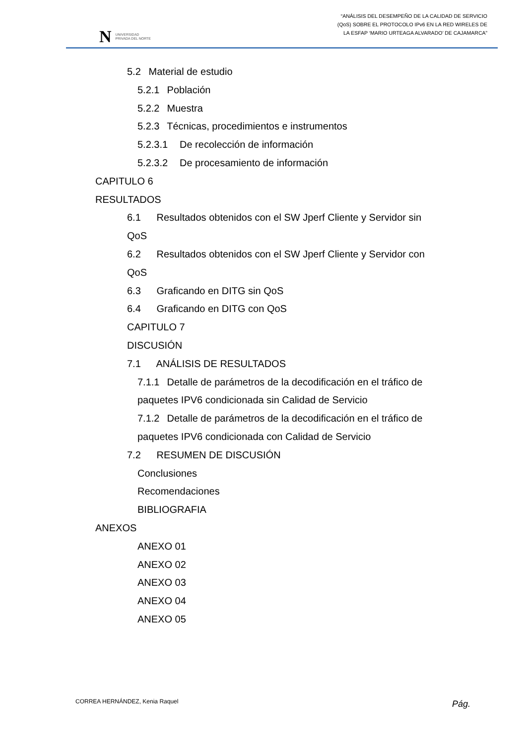N UNIVERSIDAD
PRIVADA DEL NORTE
“ANÁLISIS DEL DESEMPEÑO DE LA CALIDAD DE SERVICIO
(QoS) SOBRE EL PROTOCOLO IPv6 EN LA RED WIRELES DE
LA ESFAP ‘MARIO URTEAGA ALVARADO’ DE CAJAMARCA”
5.2 Material de estudio
5.2.1 Población
5.2.2 Muestra
5.2.3 Técnicas, procedimientos e instrumentos
5.2.3.1 De recolección de información
5.2.3.2 De procesamiento de información
CAPITULO 6
RESULTADOS
6.1 Resultados obtenidos con el SW Jperf Cliente y Servidor sin
QoS
6.2 Resultados obtenidos con el SW Jperf Cliente y Servidor con
QoS
6.3 Graficando en DITG sin QoS
6.4 Graficando en DITG con QoS
CAPITULO 7
DISCUSIÓN
7.1 ANÁLISIS DE RESULTADOS
7.1.1 Detalle de parámetros de la decodificación en el tráfico de
paquetes IPV6 condicionada sin Calidad de Servicio
7.1.2 Detalle de parámetros de la decodificación en el tráfico de
paquetes IPV6 condicionada con Calidad de Servicio
7.2 RESUMEN DE DISCUSIÓN
Conclusiones
Recomendaciones
BIBLIOGRAFIA
ANEXOS
ANEXO 01
ANEXO 02
ANEXO 03
ANEXO 04
ANEXO 05
CORREA HERNÁNDEZ, Kenia Raquel Pág.